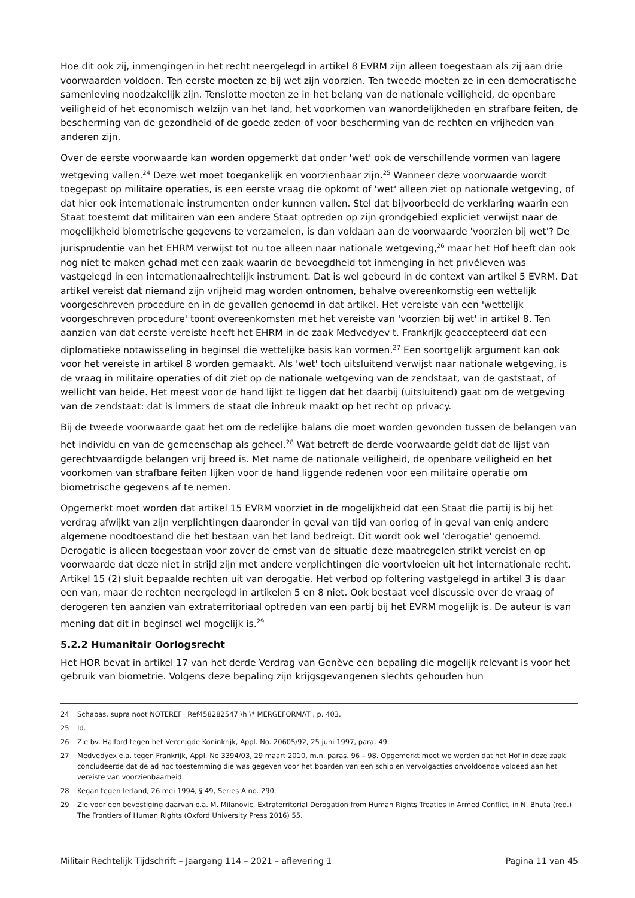Hoe dit ook zij, inmengingen in het recht neergelegd in artikel 8 EVRM zijn alleen toegestaan als zij aan drie voorwaarden voldoen. Ten eerste moeten ze bij wet zijn voorzien. Ten tweede moeten ze in een democratische samenleving noodzakelijk zijn. Tenslotte moeten ze in het belang van de nationale veiligheid, de openbare veiligheid of het economisch welzijn van het land, het voorkomen van wanordelijkheden en strafbare feiten, de bescherming van de gezondheid of de goede zeden of voor bescherming van de rechten en vrijheden van anderen zijn.
Over de eerste voorwaarde kan worden opgemerkt dat onder 'wet' ook de verschillende vormen van lagere wetgeving vallen.<sup>24</sup> Deze wet moet toegankelijk en voorzienbaar zijn.<sup>25</sup> Wanneer deze voorwaarde wordt toegepast op militaire operaties, is een eerste vraag die opkomt of 'wet' alleen ziet op nationale wetgeving, of dat hier ook internationale instrumenten onder kunnen vallen. Stel dat bijvoorbeeld de verklaring waarin een Staat toestemt dat militairen van een andere Staat optreden op zijn grondgebied expliciet verwijst naar de mogelijkheid biometrische gegevens te verzamelen, is dan voldaan aan de voorwaarde 'voorzien bij wet'? De jurisprudentie van het EHRM verwijst tot nu toe alleen naar nationale wetgeving,<sup>26</sup> maar het Hof heeft dan ook nog niet te maken gehad met een zaak waarin de bevoegdheid tot inmenging in het privéleven was vastgelegd in een internationaalrechtelijk instrument. Dat is wel gebeurd in de context van artikel 5 EVRM. Dat artikel vereist dat niemand zijn vrijheid mag worden ontnomen, behalve overeenkomstig een wettelijk voorgeschreven procedure en in de gevallen genoemd in dat artikel. Het vereiste van een 'wettelijk voorgeschreven procedure' toont overeenkomsten met het vereiste van 'voorzien bij wet' in artikel 8. Ten aanzien van dat eerste vereiste heeft het EHRM in de zaak Medvedyev t. Frankrijk geaccepteerd dat een diplomatieke notawisseling in beginsel die wettelijke basis kan vormen.<sup>27</sup> Een soortgelijk argument kan ook voor het vereiste in artikel 8 worden gemaakt. Als 'wet' toch uitsluitend verwijst naar nationale wetgeving, is de vraag in militaire operaties of dit ziet op de nationale wetgeving van de zendstaat, van de gaststaat, of wellicht van beide. Het meest voor de hand lijkt te liggen dat het daarbij (uitsluitend) gaat om de wetgeving van de zendstaat: dat is immers de staat die inbreuk maakt op het recht op privacy.
Bij de tweede voorwaarde gaat het om de redelijke balans die moet worden gevonden tussen de belangen van het individu en van de gemeenschap als geheel.<sup>28</sup> Wat betreft de derde voorwaarde geldt dat de lijst van gerechtvaardigde belangen vrij breed is. Met name de nationale veiligheid, de openbare veiligheid en het voorkomen van strafbare feiten lijken voor de hand liggende redenen voor een militaire operatie om biometrische gegevens af te nemen.
Opgemerkt moet worden dat artikel 15 EVRM voorziet in de mogelijkheid dat een Staat die partij is bij het verdrag afwijkt van zijn verplichtingen daaronder in geval van tijd van oorlog of in geval van enig andere algemene noodtoestand die het bestaan van het land bedreigt. Dit wordt ook wel 'derogatie' genoemd. Derogatie is alleen toegestaan voor zover de ernst van de situatie deze maatregelen strikt vereist en op voorwaarde dat deze niet in strijd zijn met andere verplichtingen die voortvloeien uit het internationale recht. Artikel 15 (2) sluit bepaalde rechten uit van derogatie. Het verbod op foltering vastgelegd in artikel 3 is daar een van, maar de rechten neergelegd in artikelen 5 en 8 niet. Ook bestaat veel discussie over de vraag of derogeren ten aanzien van extraterritoriaal optreden van een partij bij het EVRM mogelijk is. De auteur is van mening dat dit in beginsel wel mogelijk is.<sup>29</sup>
5.2.2 Humanitair Oorlogsrecht
Het HOR bevat in artikel 17 van het derde Verdrag van Genève een bepaling die mogelijk relevant is voor het gebruik van biometrie. Volgens deze bepaling zijn krijgsgevangenen slechts gehouden hun
24 Schabas, supra noot NOTEREF _Ref458282547 \h \* MERGEFORMAT , p. 403.
25 Id.
26 Zie bv. Halford tegen het Verenigde Koninkrijk, Appl. No. 20605/92, 25 juni 1997, para. 49.
27 Medvedyex e.a. tegen Frankrijk, Appl. No 3394/03, 29 maart 2010, m.n. paras. 96 – 98. Opgemerkt moet we worden dat het Hof in deze zaak concludeerde dat de ad hoc toestemming die was gegeven voor het boarden van een schip en vervolgacties onvoldoende voldeed aan het vereiste van voorzienbaarheid.
28 Kegan tegen Ierland, 26 mei 1994, § 49, Series A no. 290.
29 Zie voor een bevestiging daarvan o.a. M. Milanovic, Extraterritorial Derogation from Human Rights Treaties in Armed Conflict, in N. Bhuta (red.) The Frontiers of Human Rights (Oxford University Press 2016) 55.
Militair Rechtelijk Tijdschrift – Jaargang 114 – 2021 – aflevering 1 Pagina 11 van 45